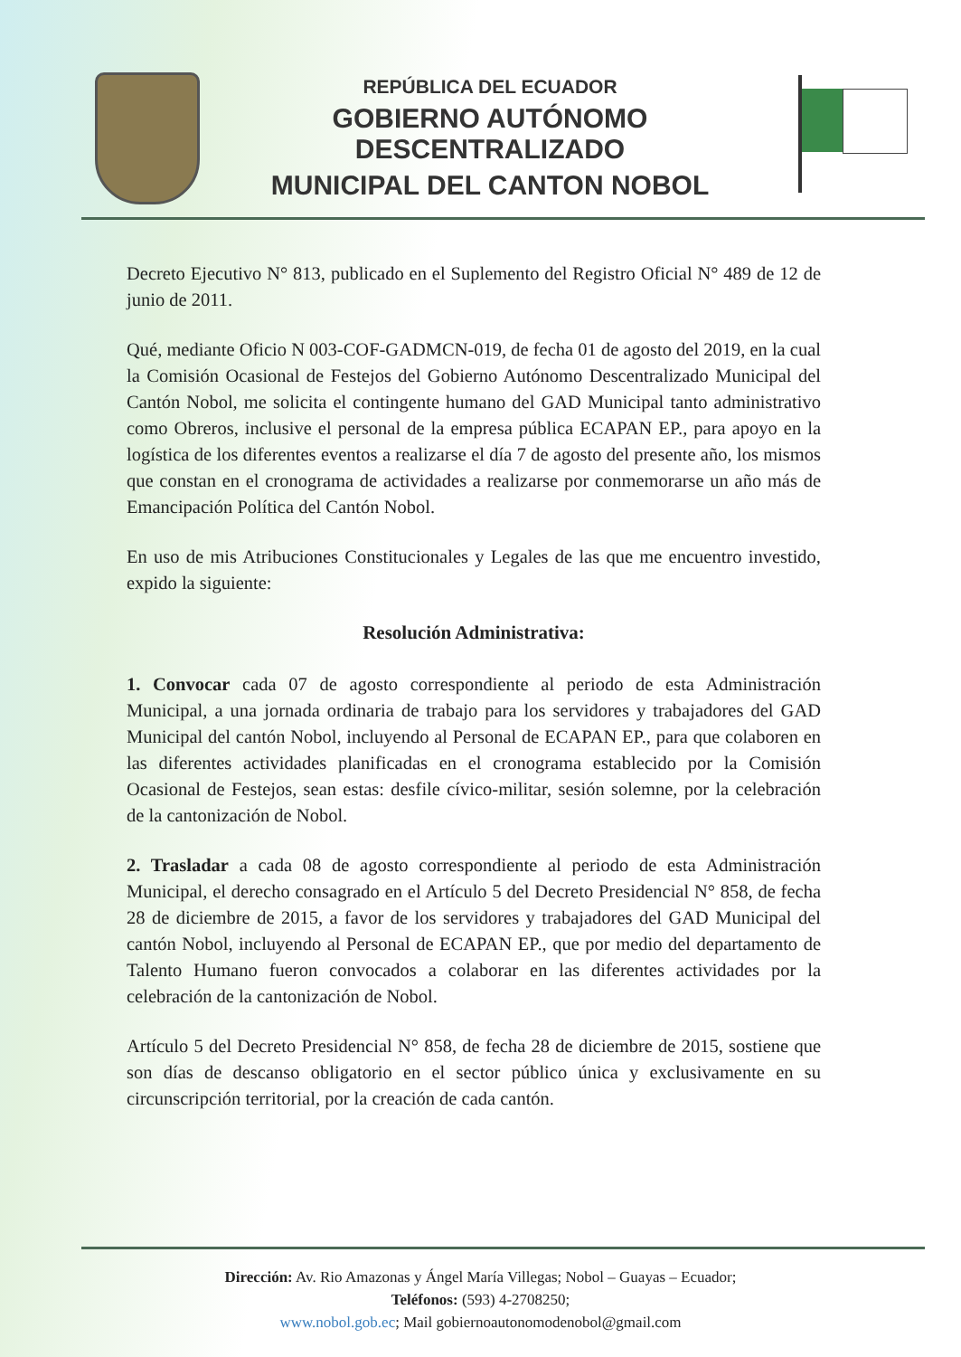REPÚBLICA DEL ECUADOR
GOBIERNO AUTÓNOMO DESCENTRALIZADO
MUNICIPAL DEL CANTON NOBOL
Decreto Ejecutivo N° 813, publicado en el Suplemento del Registro Oficial N° 489 de 12 de junio de 2011.
Qué, mediante Oficio N 003-COF-GADMCN-019, de fecha 01 de agosto del 2019, en la cual la Comisión Ocasional de Festejos del Gobierno Autónomo Descentralizado Municipal del Cantón Nobol, me solicita el contingente humano del GAD Municipal tanto administrativo como Obreros, inclusive el personal de la empresa pública ECAPAN EP., para apoyo en la logística de los diferentes eventos a realizarse el día 7 de agosto del presente año, los mismos que constan en el cronograma de actividades a realizarse por conmemorarse un año más de Emancipación Política del Cantón Nobol.
En uso de mis Atribuciones Constitucionales y Legales de las que me encuentro investido, expido la siguiente:
Resolución Administrativa:
1. Convocar cada 07 de agosto correspondiente al periodo de esta Administración Municipal, a una jornada ordinaria de trabajo para los servidores y trabajadores del GAD Municipal del cantón Nobol, incluyendo al Personal de ECAPAN EP., para que colaboren en las diferentes actividades planificadas en el cronograma establecido por la Comisión Ocasional de Festejos, sean estas: desfile cívico-militar, sesión solemne, por la celebración de la cantonización de Nobol.
2. Trasladar a cada 08 de agosto correspondiente al periodo de esta Administración Municipal, el derecho consagrado en el Artículo 5 del Decreto Presidencial N° 858, de fecha 28 de diciembre de 2015, a favor de los servidores y trabajadores del GAD Municipal del cantón Nobol, incluyendo al Personal de ECAPAN EP., que por medio del departamento de Talento Humano fueron convocados a colaborar en las diferentes actividades por la celebración de la cantonización de Nobol.
Artículo 5 del Decreto Presidencial N° 858, de fecha 28 de diciembre de 2015, sostiene que son días de descanso obligatorio en el sector público única y exclusivamente en su circunscripción territorial, por la creación de cada cantón.
Dirección: Av. Rio Amazonas y Ángel María Villegas; Nobol – Guayas – Ecuador;
Teléfonos: (593) 4-2708250;
www.nobol.gob.ec; Mail gobiernoautonomodenobol@gmail.com